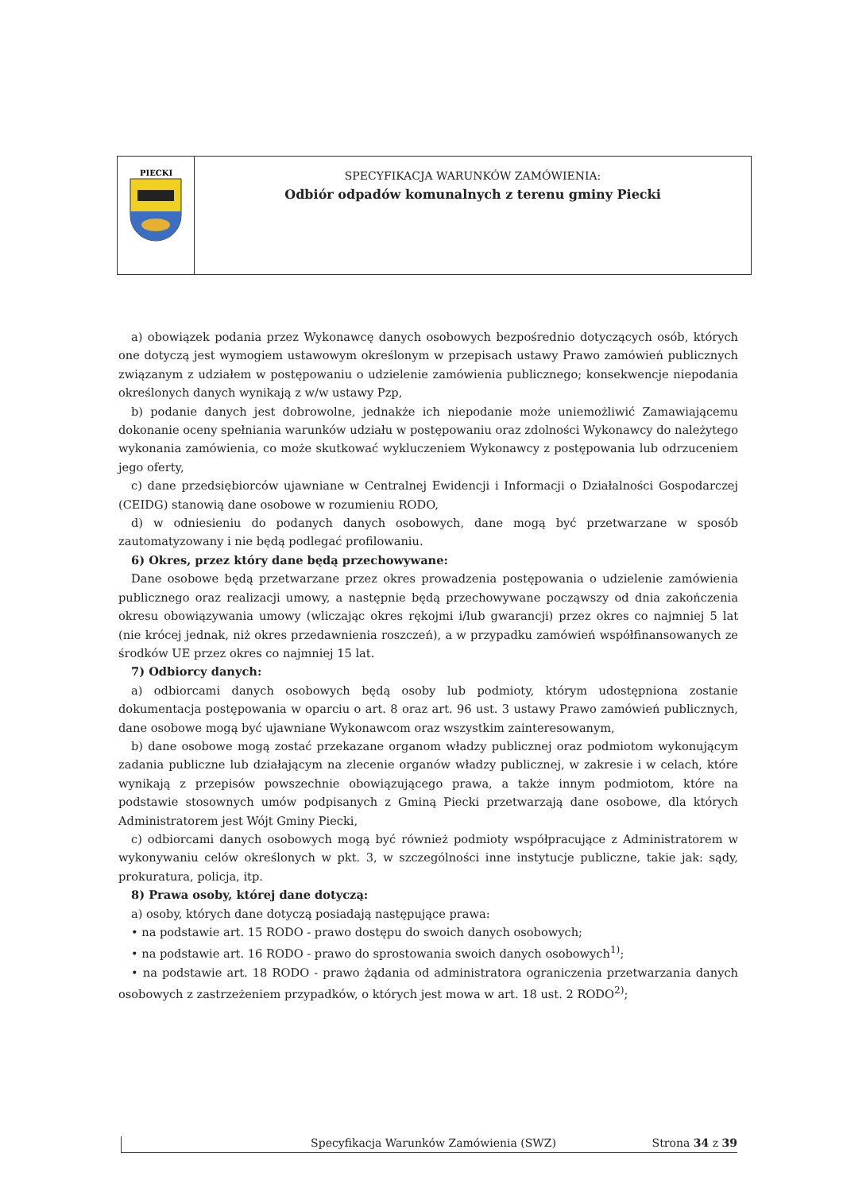PIECKI
SPECYFIKACJA WARUNKÓW ZAMÓWIENIA:
Odbiór odpadów komunalnych z terenu gminy Piecki
a) obowiązek podania przez Wykonawcę danych osobowych bezpośrednio dotyczących osób, których one dotyczą jest wymogiem ustawowym określonym w przepisach ustawy Prawo zamówień publicznych związanym z udziałem w postępowaniu o udzielenie zamówienia publicznego; konsekwencje niepodania określonych danych wynikają z w/w ustawy Pzp,
b) podanie danych jest dobrowolne, jednakże ich niepodanie może uniemożliwić Zamawiającemu dokonanie oceny spełniania warunków udziału w postępowaniu oraz zdolności Wykonawcy do należytego wykonania zamówienia, co może skutkować wykluczeniem Wykonawcy z postępowania lub odrzuceniem jego oferty,
c) dane przedsiębiorców ujawniane w Centralnej Ewidencji i Informacji o Działalności Gospodarczej (CEIDG) stanowią dane osobowe w rozumieniu RODO,
d) w odniesieniu do podanych danych osobowych, dane mogą być przetwarzane w sposób zautomatyzowany i nie będą podlegać profilowaniu.
6) Okres, przez który dane będą przechowywane:
Dane osobowe będą przetwarzane przez okres prowadzenia postępowania o udzielenie zamówienia publicznego oraz realizacji umowy, a następnie będą przechowywane począwszy od dnia zakończenia okresu obowiązywania umowy (wliczając okres rękojmi i/lub gwarancji) przez okres co najmniej 5 lat (nie krócej jednak, niż okres przedawnienia roszczeń), a w przypadku zamówień współfinansowanych ze środków UE przez okres co najmniej 15 lat.
7) Odbiorcy danych:
a) odbiorcami danych osobowych będą osoby lub podmioty, którym udostępniona zostanie dokumentacja postępowania w oparciu o art. 8 oraz art. 96 ust. 3 ustawy Prawo zamówień publicznych, dane osobowe mogą być ujawniane Wykonawcom oraz wszystkim zainteresowanym,
b) dane osobowe mogą zostać przekazane organom władzy publicznej oraz podmiotom wykonującym zadania publiczne lub działającym na zlecenie organów władzy publicznej, w zakresie i w celach, które wynikają z przepisów powszechnie obowiązującego prawa, a także innym podmiotom, które na podstawie stosownych umów podpisanych z Gminą Piecki przetwarzają dane osobowe, dla których Administratorem jest Wójt Gminy Piecki,
c) odbiorcami danych osobowych mogą być również podmioty współpracujące z Administratorem w wykonywaniu celów określonych w pkt. 3, w szczególności inne instytucje publiczne, takie jak: sądy, prokuratura, policja, itp.
8) Prawa osoby, której dane dotyczą:
a) osoby, których dane dotyczą posiadają następujące prawa:
• na podstawie art. 15 RODO - prawo dostępu do swoich danych osobowych;
• na podstawie art. 16 RODO - prawo do sprostowania swoich danych osobowych<sup>1)</sup>;
• na podstawie art. 18 RODO - prawo żądania od administratora ograniczenia przetwarzania danych osobowych z zastrzeżeniem przypadków, o których jest mowa w art. 18 ust. 2 RODO<sup>2)</sup>;
Specyfikacja Warunków Zamówienia (SWZ) Strona 34 z 39